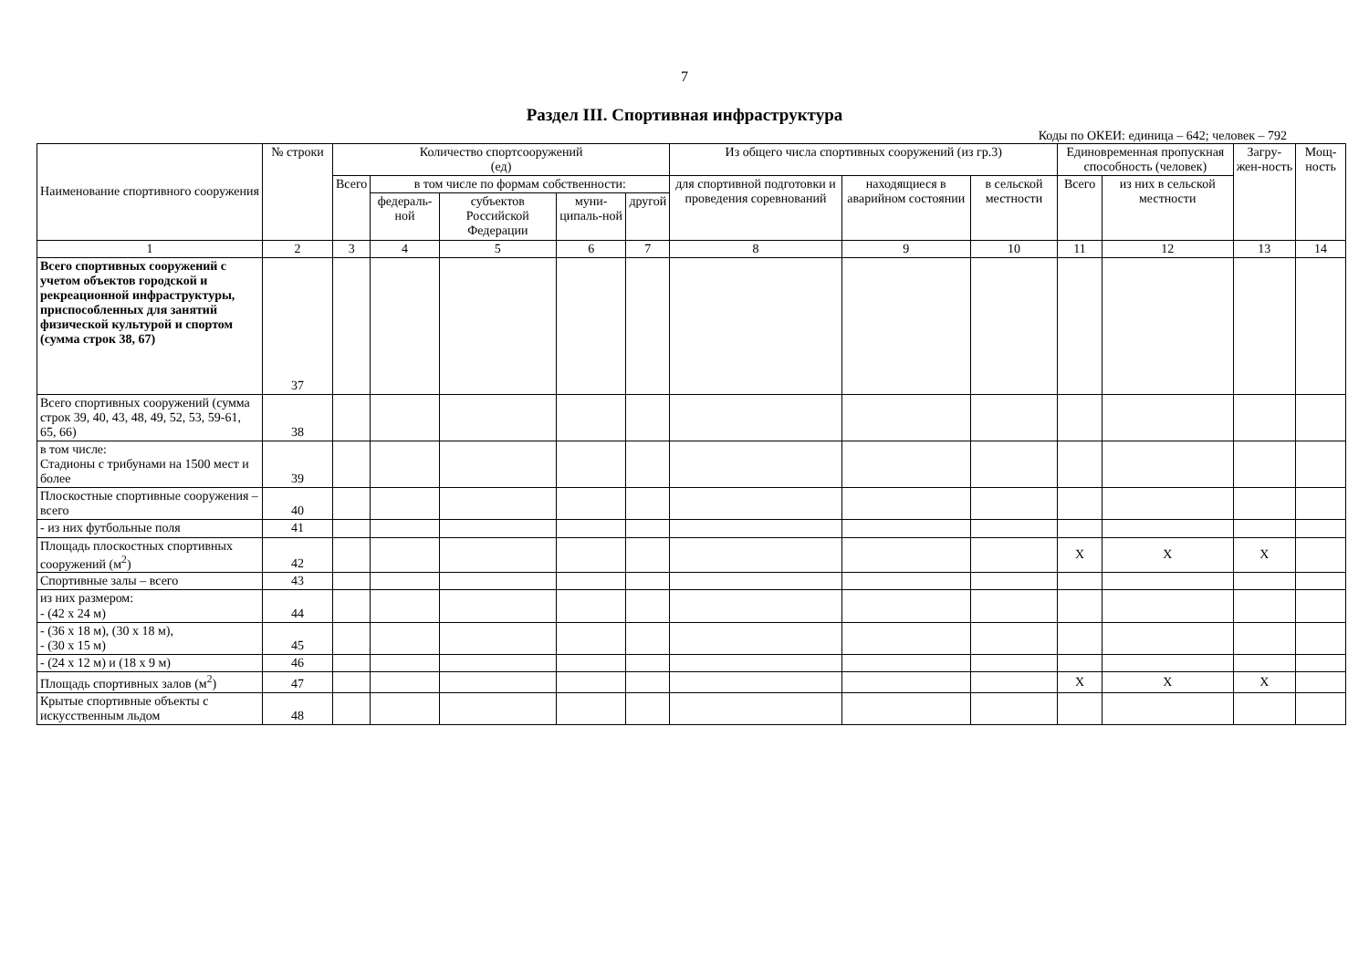7
Раздел III. Спортивная инфраструктура
Коды по ОКЕИ: единица – 642; человек – 792
| Наименование спортивного сооружения | № строки | Количество спортсооружений (ед) | | | | | Из общего числа спортивных сооружений (из гр.3) | | | Единовременная пропускная способность (человек) | | Загру-жен-ность | Мощ-ность |
| --- | --- | --- | --- | --- | --- | --- | --- | --- | --- | --- | --- | --- | --- |
| | | Всего | в том числе по формам собственности: | | | | для спортивной подготовки и проведения соревнований | находящиеся в аварийном состоянии | в сельской местности | Всего | из них в сельской местности | | |
| | | | федераль-ной | субъектов Российской Федерации | муни-ципаль-ной | другой | | | | | | | |
| 1 | 2 | 3 | 4 | 5 | 6 | 7 | 8 | 9 | 10 | 11 | 12 | 13 | 14 |
| Всего спортивных сооружений с учетом объектов городской и рекреационной инфраструктуры, приспособленных для занятий физической культурой и спортом (сумма строк 38, 67) | 37 | | | | | | | | | | | | |
| Всего спортивных сооружений (сумма строк 39, 40, 43, 48, 49, 52, 53, 59-61, 65, 66) | 38 | | | | | | | | | | | | |
| в том числе: Стадионы с трибунами на 1500 мест и более | 39 | | | | | | | | | | | | |
| Плоскостные спортивные сооружения – всего | 40 | | | | | | | | | | | | |
| - из них футбольные поля | 41 | | | | | | | | | | | | |
| Площадь плоскостных спортивных сооружений (м<sup>2</sup>) | 42 | | | | | | | | | Х | Х | Х | |
| Спортивные залы – всего | 43 | | | | | | | | | | | | |
| из них размером: - (42 х 24 м) | 44 | | | | | | | | | | | | |
| - (36 х 18 м), (30 х 18 м), - (30 х 15 м) | 45 | | | | | | | | | | | | |
| - (24 х 12 м) и (18 х 9 м) | 46 | | | | | | | | | | | | |
| Площадь спортивных залов (м<sup>2</sup>) | 47 | | | | | | | | | Х | Х | Х | |
| Крытые спортивные объекты с искусственным льдом | 48 | | | | | | | | | | | | |